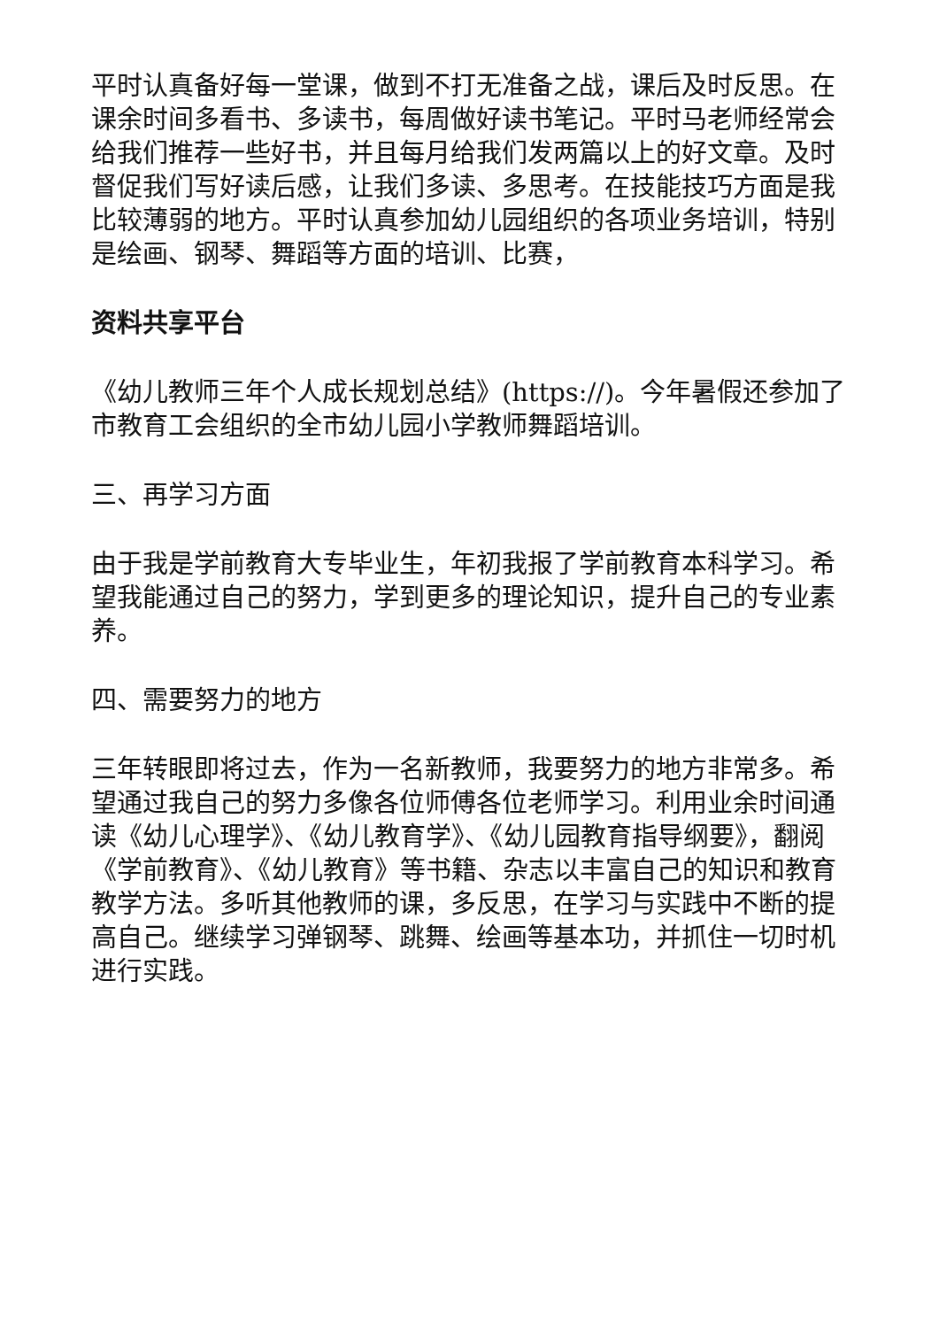平时认真备好每一堂课，做到不打无准备之战，课后及时反思。在课余时间多看书、多读书，每周做好读书笔记。平时马老师经常会给我们推荐一些好书，并且每月给我们发两篇以上的好文章。及时督促我们写好读后感，让我们多读、多思考。在技能技巧方面是我比较薄弱的地方。平时认真参加幼儿园组织的各项业务培训，特别是绘画、钢琴、舞蹈等方面的培训、比赛，
资料共享平台
《幼儿教师三年个人成长规划总结》(https://)。今年暑假还参加了市教育工会组织的全市幼儿园小学教师舞蹈培训。
三、再学习方面
由于我是学前教育大专毕业生，年初我报了学前教育本科学习。希望我能通过自己的努力，学到更多的理论知识，提升自己的专业素养。
四、需要努力的地方
三年转眼即将过去，作为一名新教师，我要努力的地方非常多。希望通过我自己的努力多像各位师傅各位老师学习。利用业余时间通读《幼儿心理学》、《幼儿教育学》、《幼儿园教育指导纲要》，翻阅《学前教育》、《幼儿教育》等书籍、杂志以丰富自己的知识和教育教学方法。多听其他教师的课，多反思，在学习与实践中不断的提高自己。继续学习弹钢琴、跳舞、绘画等基本功，并抓住一切时机进行实践。